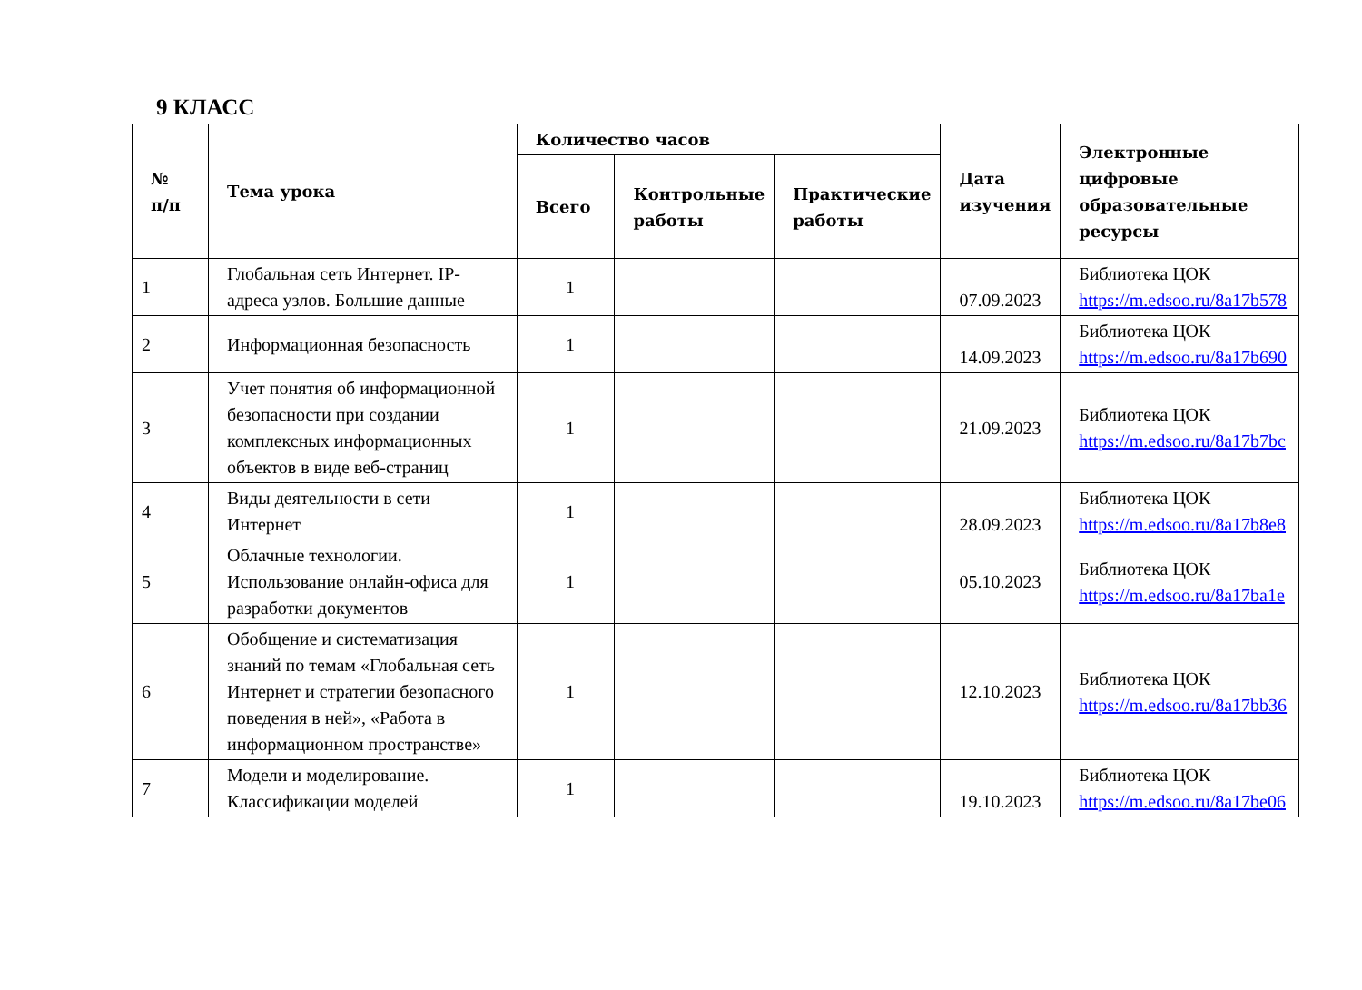9 КЛАСС
| № п/п | Тема урока | Количество часов | | | Дата изучения | Электронные цифровые образовательные ресурсы |
| --- | --- | --- | --- | --- | --- | --- |
| | | Всего | Контрольные работы | Практические работы | | |
| 1 | Глобальная сеть Интернет. IP-адреса узлов. Большие данные | 1 | | | 07.09.2023 | Библиотека ЦОК https://m.edsoo.ru/8a17b578 |
| 2 | Информационная безопасность | 1 | | | 14.09.2023 | Библиотека ЦОК https://m.edsoo.ru/8a17b690 |
| 3 | Учет понятия об информационной безопасности при создании комплексных информационных объектов в виде веб-страниц | 1 | | | 21.09.2023 | Библиотека ЦОК https://m.edsoo.ru/8a17b7bc |
| 4 | Виды деятельности в сети Интернет | 1 | | | 28.09.2023 | Библиотека ЦОК https://m.edsoo.ru/8a17b8e8 |
| 5 | Облачные технологии. Использование онлайн-офиса для разработки документов | 1 | | | 05.10.2023 | Библиотека ЦОК https://m.edsoo.ru/8a17ba1e |
| 6 | Обобщение и систематизация знаний по темам «Глобальная сеть Интернет и стратегии безопасного поведения в ней», «Работа в информационном пространстве» | 1 | | | 12.10.2023 | Библиотека ЦОК https://m.edsoo.ru/8a17bb36 |
| 7 | Модели и моделирование. Классификации моделей | 1 | | | 19.10.2023 | Библиотека ЦОК https://m.edsoo.ru/8a17be06 |